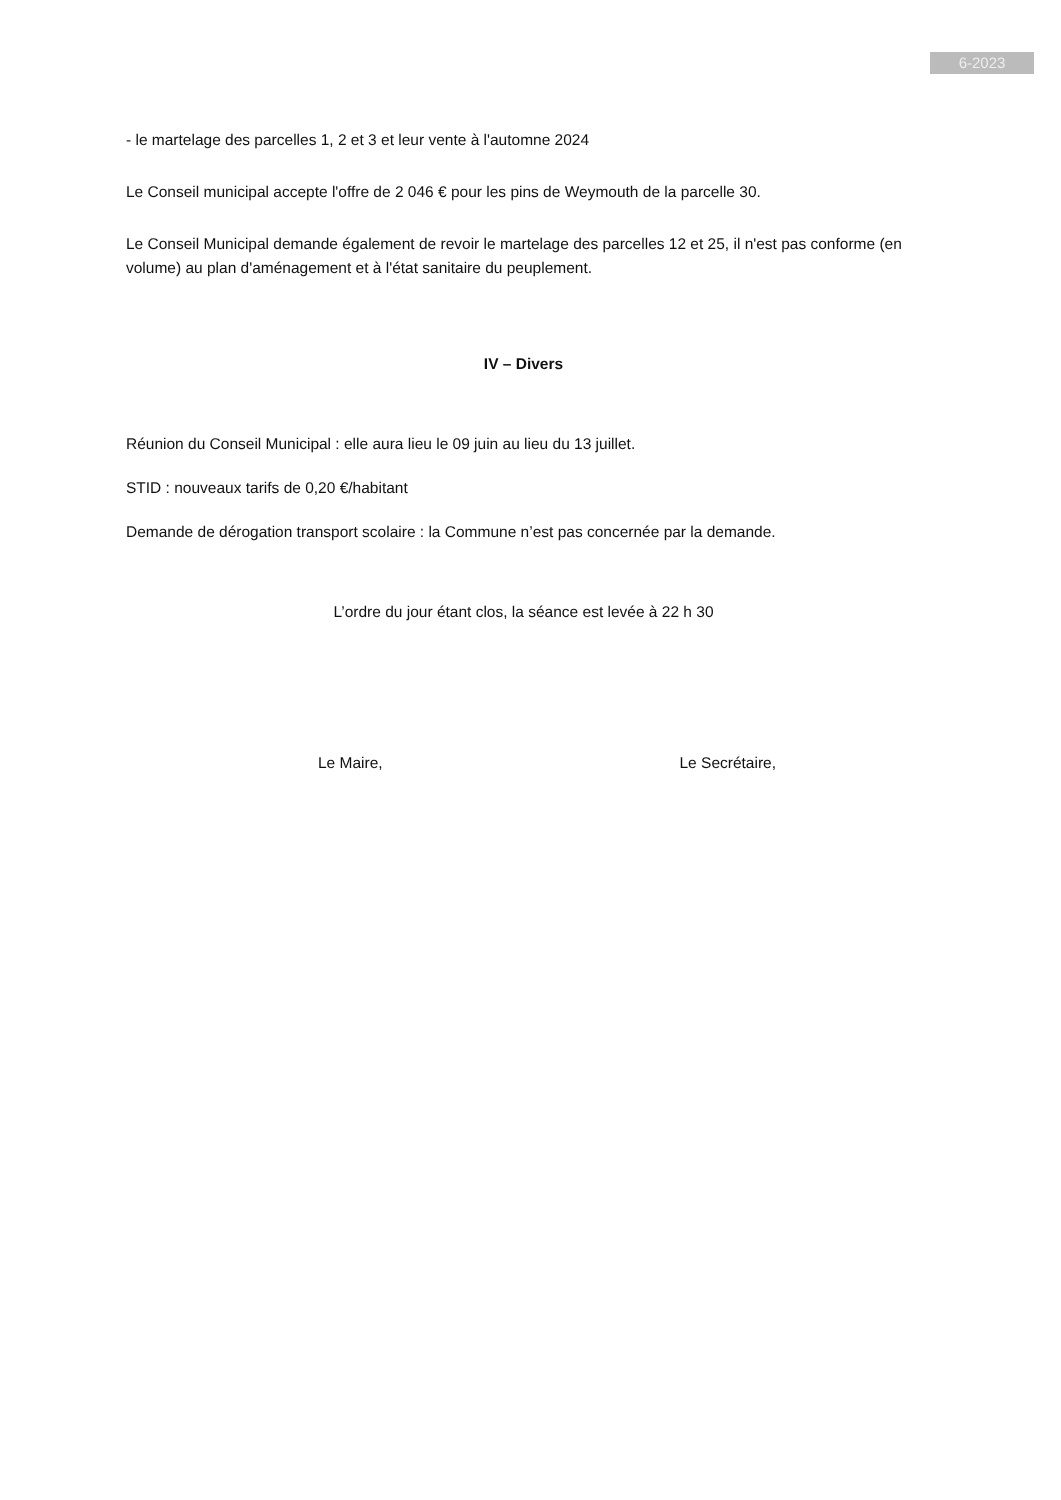6-2023
- le martelage des parcelles 1, 2 et 3 et leur vente à l'automne 2024
Le Conseil municipal accepte l'offre de 2 046 € pour les pins de Weymouth de la parcelle 30.
Le Conseil Municipal demande également de revoir le martelage des parcelles 12 et 25, il n'est pas conforme (en volume) au plan d'aménagement et à l'état sanitaire du peuplement.
IV – Divers
Réunion du Conseil Municipal : elle aura lieu le 09 juin au lieu du 13 juillet.
STID : nouveaux tarifs de 0,20 €/habitant
Demande de dérogation transport scolaire : la Commune n’est pas concernée par la demande.
L’ordre du jour étant clos, la séance est levée à 22 h 30
Le Maire, Le Secrétaire,